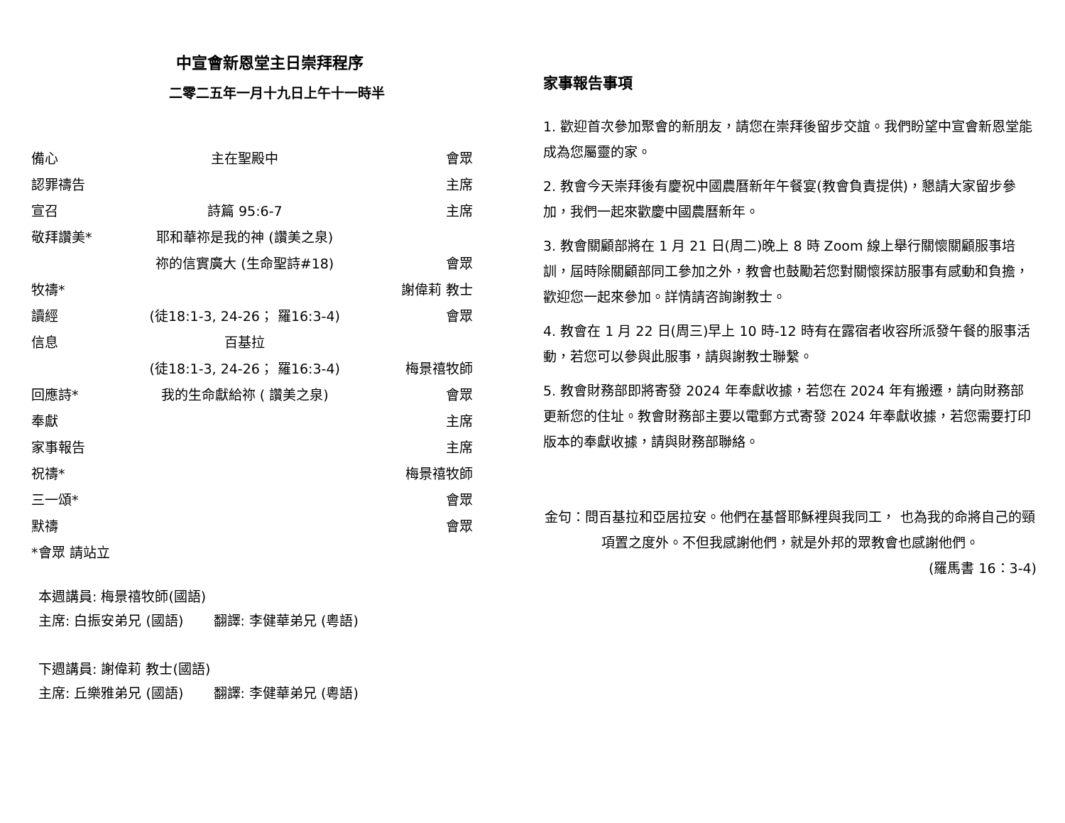中宣會新恩堂主日崇拜程序
二零二五年一月十九日上午十一時半
| 備心 | 主在聖殿中 | 會眾 |
| 認罪禱告 | | 主席 |
| 宣召 | 詩篇 95:6-7 | 主席 |
| 敬拜讚美* | 耶和華祢是我的神 (讚美之泉) | |
| | 祢的信實廣大 (生命聖詩#18) | 會眾 |
| 牧禱* | | 謝偉莉 教士 |
| 讀經 | (徒18:1-3, 24-26； 羅16:3-4) | 會眾 |
| 信息 | 百基拉 | |
| | (徒18:1-3, 24-26； 羅16:3-4) | 梅景禧牧師 |
| 回應詩* | 我的生命獻給祢 ( 讚美之泉) | 會眾 |
| 奉獻 | | 主席 |
| 家事報告 | | 主席 |
| 祝禱* | | 梅景禧牧師 |
| 三一頌* | | 會眾 |
| 默禱 | | 會眾 |
| *會眾 請站立 | | |
本週講員: 梅景禧牧師(國語)
主席: 白振安弟兄 (國語) 翻譯: 李健華弟兄 (粵語)
下週講員: 謝偉莉 教士(國語)
主席: 丘樂雅弟兄 (國語) 翻譯: 李健華弟兄 (粵語)
家事報告事項
1. 歡迎首次參加聚會的新朋友，請您在崇拜後留步交誼。我們盼望中宣會新恩堂能成為您屬靈的家。
2. 教會今天崇拜後有慶祝中國農曆新年午餐宴(教會負責提供)，懇請大家留步參加，我們一起來歡慶中國農曆新年。
3. 教會關顧部將在 1 月 21 日(周二)晚上 8 時 Zoom 線上舉行關懷關顧服事培訓，屆時除關顧部同工參加之外，教會也鼓勵若您對關懷探訪服事有感動和負擔，歡迎您一起來參加。詳情請咨詢謝教士。
4. 教會在 1 月 22 日(周三)早上 10 時-12 時有在露宿者收容所派發午餐的服事活動，若您可以參與此服事，請與謝教士聯繫。
5. 教會財務部即將寄發 2024 年奉獻收據，若您在 2024 年有搬遷，請向財務部更新您的住址。教會財務部主要以電郵方式寄發 2024 年奉獻收據，若您需要打印版本的奉獻收據，請與財務部聯絡。
金句：問百基拉和亞居拉安。他們在基督耶穌裡與我同工， 也為我的命將自己的頸項置之度外。不但我感謝他們，就是外邦的眾教會也感謝他們。
(羅馬書 16：3-4)